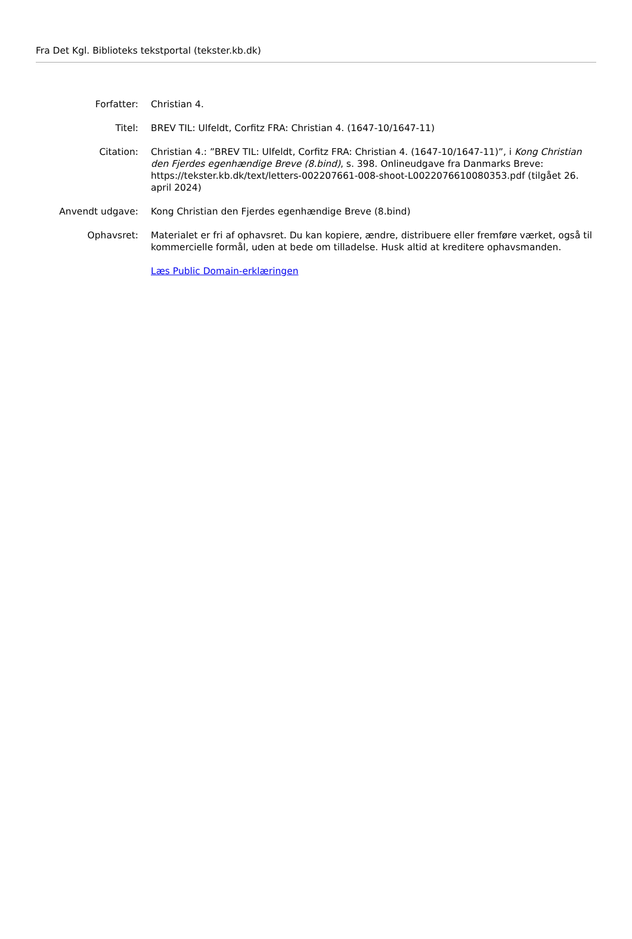Fra Det Kgl. Biblioteks tekstportal (tekster.kb.dk)
Forfatter: Christian 4.
Titel: BREV TIL: Ulfeldt, Corfitz FRA: Christian 4. (1647-10/1647-11)
Citation: Christian 4.: ”BREV TIL: Ulfeldt, Corfitz FRA: Christian 4. (1647-10/1647-11)”, i Kong Christian den Fjerdes egenhændige Breve (8.bind), s. 398. Onlineudgave fra Danmarks Breve: https://tekster.kb.dk/text/letters-002207661-008-shoot-L0022076610080353.pdf (tilgået 26. april 2024)
Anvendt udgave: Kong Christian den Fjerdes egenhændige Breve (8.bind)
Ophavsret: Materialet er fri af ophavsret. Du kan kopiere, ændre, distribuere eller fremføre værket, også til kommercielle formål, uden at bede om tilladelse. Husk altid at kreditere ophavsmanden.
Læs Public Domain-erklæringen